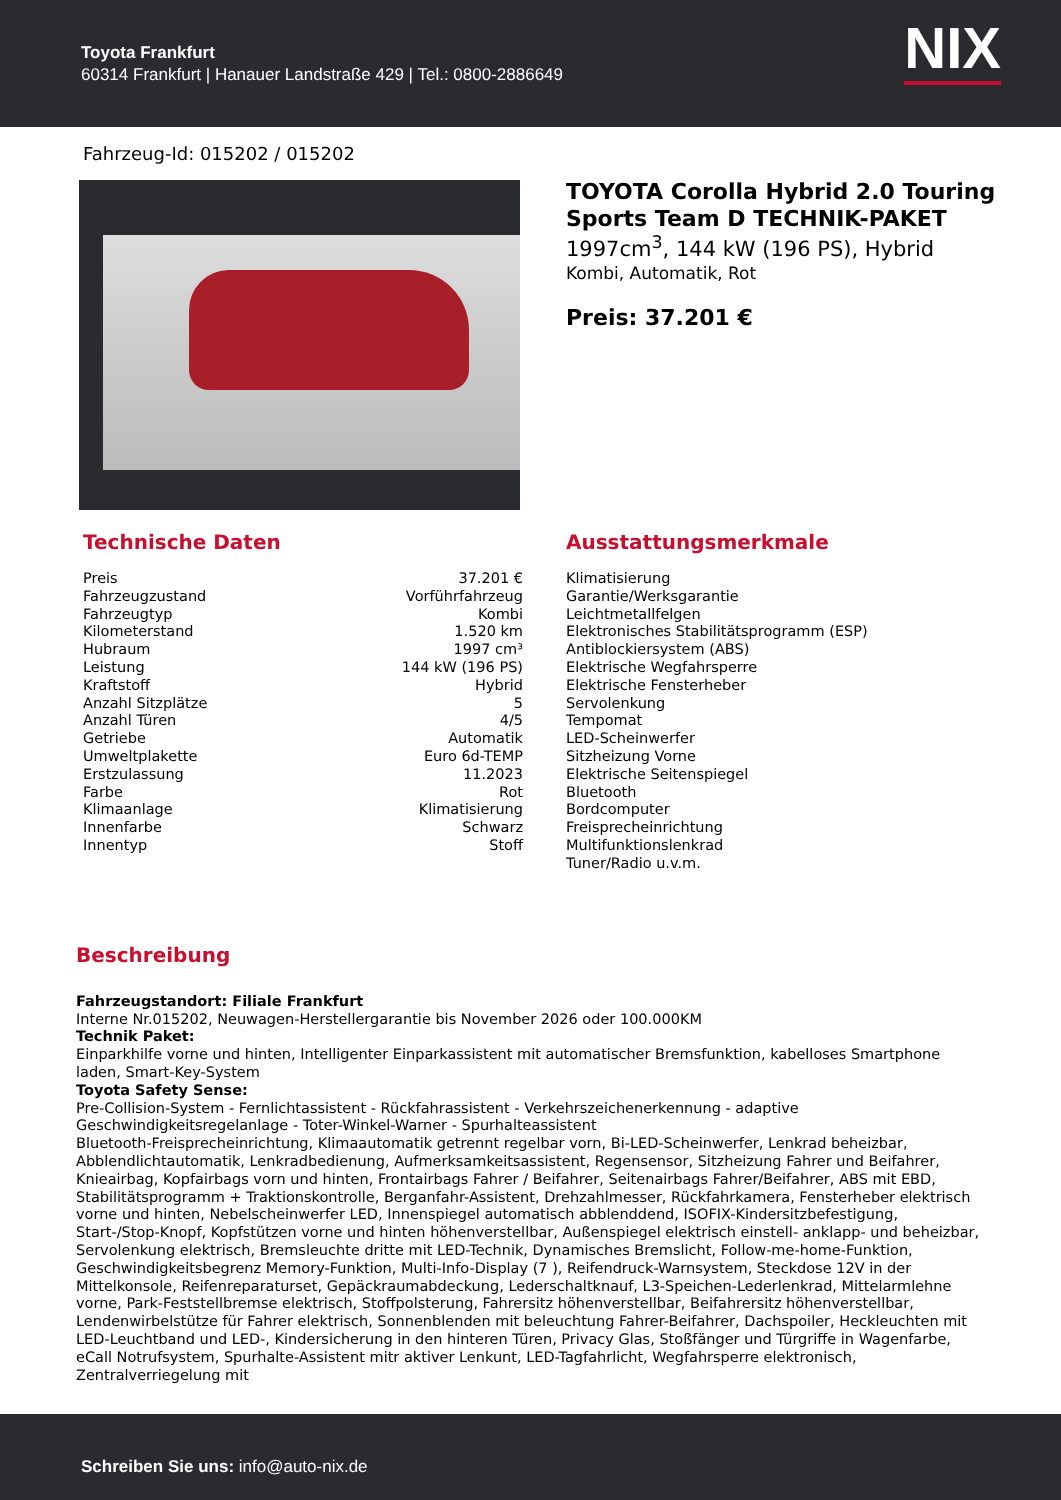Toyota Frankfurt
60314 Frankfurt | Hanauer Landstraße 429 | Tel.: 0800-2886649
NIX
Fahrzeug-Id: 015202 / 015202
TOYOTA Corolla Hybrid 2.0 Touring Sports Team D TECHNIK-PAKET
1997cm<sup>3</sup>, 144 kW (196 PS), Hybrid
Kombi, Automatik, Rot
Preis: 37.201 €
Technische Daten
| Preis | 37.201 € |
| Fahrzeugzustand | Vorführfahrzeug |
| Fahrzeugtyp | Kombi |
| Kilometerstand | 1.520 km |
| Hubraum | 1997 cm³ |
| Leistung | 144 kW (196 PS) |
| Kraftstoff | Hybrid |
| Anzahl Sitzplätze | 5 |
| Anzahl Türen | 4/5 |
| Getriebe | Automatik |
| Umweltplakette | Euro 6d-TEMP |
| Erstzulassung | 11.2023 |
| Farbe | Rot |
| Klimaanlage | Klimatisierung |
| Innenfarbe | Schwarz |
| Innentyp | Stoff |
Ausstattungsmerkmale
Klimatisierung
Garantie/Werksgarantie
Leichtmetallfelgen
Elektronisches Stabilitätsprogramm (ESP)
Antiblockiersystem (ABS)
Elektrische Wegfahrsperre
Elektrische Fensterheber
Servolenkung
Tempomat
LED-Scheinwerfer
Sitzheizung Vorne
Elektrische Seitenspiegel
Bluetooth
Bordcomputer
Freisprecheinrichtung
Multifunktionslenkrad
Tuner/Radio u.v.m.
Beschreibung
Fahrzeugstandort: Filiale Frankfurt
Interne Nr.015202, Neuwagen-Herstellergarantie bis November 2026 oder 100.000KM
Technik Paket:
Einparkhilfe vorne und hinten, Intelligenter Einparkassistent mit automatischer Bremsfunktion, kabelloses Smartphone laden, Smart-Key-System
Toyota Safety Sense:
Pre-Collision-System - Fernlichtassistent - Rückfahrassistent - Verkehrszeichenerkennung - adaptive Geschwindigkeitsregelanlage - Toter-Winkel-Warner - Spurhalteassistent
Bluetooth-Freisprecheinrichtung, Klimaautomatik getrennt regelbar vorn, Bi-LED-Scheinwerfer, Lenkrad beheizbar, Abblendlichtautomatik, Lenkradbedienung, Aufmerksamkeitsassistent, Regensensor, Sitzheizung Fahrer und Beifahrer, Knieairbag, Kopfairbags vorn und hinten, Frontairbags Fahrer / Beifahrer, Seitenairbags Fahrer/Beifahrer, ABS mit EBD, Stabilitätsprogramm + Traktionskontrolle, Berganfahr-Assistent, Drehzahlmesser, Rückfahrkamera, Fensterheber elektrisch vorne und hinten, Nebelscheinwerfer LED, Innenspiegel automatisch abblenddend, ISOFIX-Kindersitzbefestigung, Start-/Stop-Knopf, Kopfstützen vorne und hinten höhenverstellbar, Außenspiegel elektrisch einstell- anklapp- und beheizbar, Servolenkung elektrisch, Bremsleuchte dritte mit LED-Technik, Dynamisches Bremslicht, Follow-me-home-Funktion, Geschwindigkeitsbegrenz Memory-Funktion, Multi-Info-Display (7 ), Reifendruck-Warnsystem, Steckdose 12V in der Mittelkonsole, Reifenreparaturset, Gepäckraumabdeckung, Lederschaltknauf, L3-Speichen-Lederlenkrad, Mittelarmlehne vorne, Park-Feststellbremse elektrisch, Stoffpolsterung, Fahrersitz höhenverstellbar, Beifahrersitz höhenverstellbar, Lendenwirbelstütze für Fahrer elektrisch, Sonnenblenden mit beleuchtung Fahrer-Beifahrer, Dachspoiler, Heckleuchten mit LED-Leuchtband und LED-, Kindersicherung in den hinteren Türen, Privacy Glas, Stoßfänger und Türgriffe in Wagenfarbe, eCall Notrufsystem, Spurhalte-Assistent mitr aktiver Lenkunt, LED-Tagfahrlicht, Wegfahrsperre elektronisch, Zentralverriegelung mit
Schreiben Sie uns: info@auto-nix.de